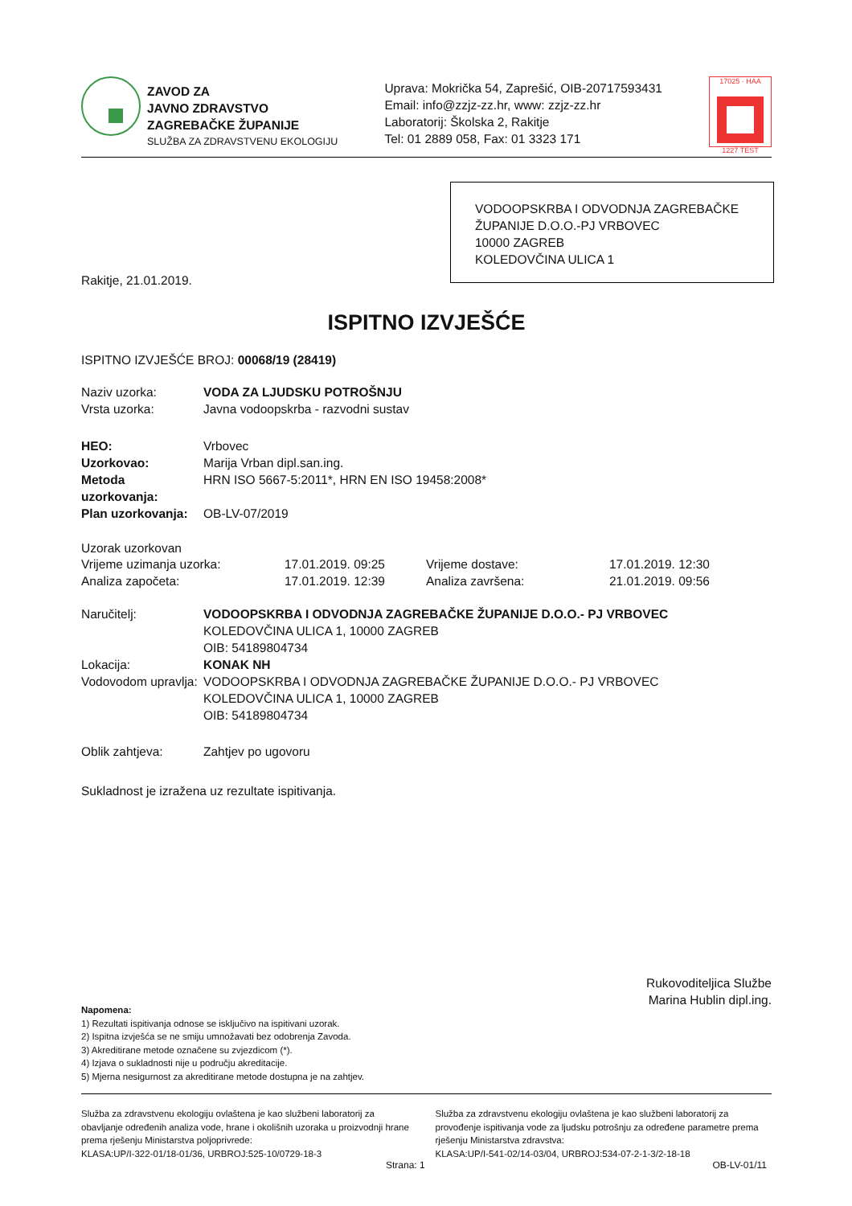ZAVOD ZA
JAVNO ZDRAVSTVO
ZAGREBAČKE ŽUPANIJE
SLUŽBA ZA ZDRAVSTVENU EKOLOGIJU
Uprava: Mokrička 54, Zaprešić, OIB-20717593431
Email: info@zzjz-zz.hr, www: zzjz-zz.hr
Laboratorij: Školska 2, Rakitje
Tel: 01 2889 058, Fax: 01 3323 171
17025 · HAA
1227 TEST
VODOOPSKRBA I ODVODNJA ZAGREBAČKE ŽUPANIJE D.O.O.-PJ VRBOVEC
10000 ZAGREB
KOLEDOVČINA ULICA 1
Rakitje, 21.01.2019.
ISPITNO IZVJEŠĆE
ISPITNO IZVJEŠĆE BROJ: 00068/19 (28419)
Naziv uzorka: VODA ZA LJUDSKU POTROŠNJU
Vrsta uzorka: Javna vodoopskrba - razvodni sustav
HEO: Vrbovec
Uzorkovao: Marija Vrban dipl.san.ing.
Metoda uzorkovanja: HRN ISO 5667-5:2011*, HRN EN ISO 19458:2008*
Plan uzorkovanja: OB-LV-07/2019
Uzorak uzorkovan
Vrijeme uzimanja uzorka: 17.01.2019. 09:25 Vrijeme dostave: 17.01.2019. 12:30 Analiza započeta: 17.01.2019. 12:39 Analiza završena: 21.01.2019. 09:56
Naručitelj: VODOOPSKRBA I ODVODNJA ZAGREBAČKE ŽUPANIJE D.O.O.- PJ VRBOVEC
KOLEDOVČINA ULICA 1, 10000 ZAGREB
OIB: 54189804734
Lokacija: KONAK NH
Vodovodom upravlja: VODOOPSKRBA I ODVODNJA ZAGREBAČKE ŽUPANIJE D.O.O.- PJ VRBOVEC
KOLEDOVČINA ULICA 1, 10000 ZAGREB
OIB: 54189804734
Oblik zahtjeva: Zahtjev po ugovoru
Sukladnost je izražena uz rezultate ispitivanja.
Rukovoditeljica Službe
Marina Hublin dipl.ing.
Napomena:
1) Rezultati ispitivanja odnose se isključivo na ispitivani uzorak.
2) Ispitna izvješća se ne smiju umnožavati bez odobrenja Zavoda.
3) Akreditirane metode označene su zvjezdicom (*).
4) Izjava o sukladnosti nije u području akreditacije.
5) Mjerna nesigurnost za akreditirane metode dostupna je na zahtjev.
Služba za zdravstvenu ekologiju ovlaštena je kao službeni laboratorij za obavljanje određenih analiza vode, hrane i okolišnih uzoraka u proizvodnji hrane prema rješenju Ministarstva poljoprivrede:
KLASA:UP/I-322-01/18-01/36, URBROJ:525-10/0729-18-3
Služba za zdravstvenu ekologiju ovlaštena je kao službeni laboratorij za provođenje ispitivanja vode za ljudsku potrošnju za određene parametre prema rješenju Ministarstva zdravstva:
KLASA:UP/I-541-02/14-03/04, URBROJ:534-07-2-1-3/2-18-18
Strana: 1 OB-LV-01/11